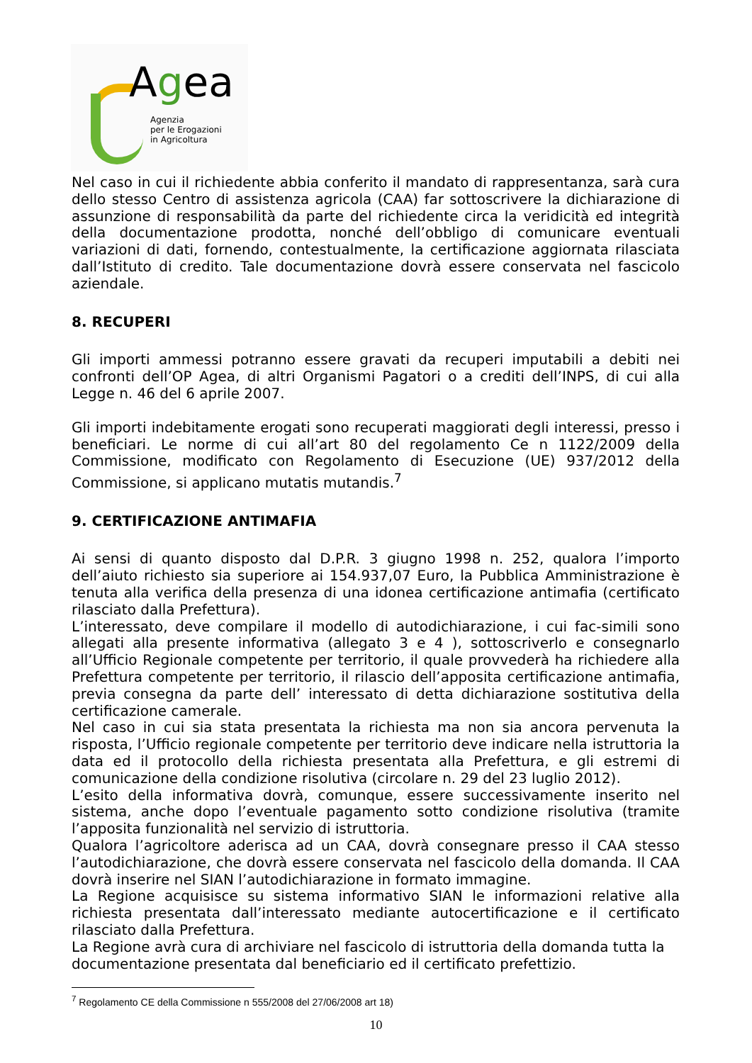Agea
Agenzia
per le Erogazioni
in Agricoltura
Nel caso in cui il richiedente abbia conferito il mandato di rappresentanza, sarà cura dello stesso Centro di assistenza agricola (CAA) far sottoscrivere la dichiarazione di assunzione di responsabilità da parte del richiedente circa la veridicità ed integrità della documentazione prodotta, nonché dell’obbligo di comunicare eventuali variazioni di dati, fornendo, contestualmente, la certificazione aggiornata rilasciata dall’Istituto di credito. Tale documentazione dovrà essere conservata nel fascicolo aziendale.
8. RECUPERI
Gli importi ammessi potranno essere gravati da recuperi imputabili a debiti nei confronti dell’OP Agea, di altri Organismi Pagatori o a crediti dell’INPS, di cui alla Legge n. 46 del 6 aprile 2007.
Gli importi indebitamente erogati sono recuperati maggiorati degli interessi, presso i beneficiari. Le norme di cui all’art 80 del regolamento Ce n 1122/2009 della Commissione, modificato con Regolamento di Esecuzione (UE) 937/2012 della Commissione, si applicano mutatis mutandis.<sup>7</sup>
9. CERTIFICAZIONE ANTIMAFIA
Ai sensi di quanto disposto dal D.P.R. 3 giugno 1998 n. 252, qualora l’importo dell’aiuto richiesto sia superiore ai 154.937,07 Euro, la Pubblica Amministrazione è tenuta alla verifica della presenza di una idonea certificazione antimafia (certificato rilasciato dalla Prefettura).
L’interessato, deve compilare il modello di autodichiarazione, i cui fac-simili sono allegati alla presente informativa (allegato 3 e 4 ), sottoscriverlo e consegnarlo all’Ufficio Regionale competente per territorio, il quale provvederà ha richiedere alla Prefettura competente per territorio, il rilascio dell’apposita certificazione antimafia, previa consegna da parte dell’ interessato di detta dichiarazione sostitutiva della certificazione camerale.
Nel caso in cui sia stata presentata la richiesta ma non sia ancora pervenuta la risposta, l’Ufficio regionale competente per territorio deve indicare nella istruttoria la data ed il protocollo della richiesta presentata alla Prefettura, e gli estremi di comunicazione della condizione risolutiva (circolare n. 29 del 23 luglio 2012).
L’esito della informativa dovrà, comunque, essere successivamente inserito nel sistema, anche dopo l’eventuale pagamento sotto condizione risolutiva (tramite l’apposita funzionalità nel servizio di istruttoria.
Qualora l’agricoltore aderisca ad un CAA, dovrà consegnare presso il CAA stesso l’autodichiarazione, che dovrà essere conservata nel fascicolo della domanda. Il CAA dovrà inserire nel SIAN l’autodichiarazione in formato immagine.
La Regione acquisisce su sistema informativo SIAN le informazioni relative alla richiesta presentata dall’interessato mediante autocertificazione e il certificato rilasciato dalla Prefettura.
La Regione avrà cura di archiviare nel fascicolo di istruttoria della domanda tutta la documentazione presentata dal beneficiario ed il certificato prefettizio.
<sup>7</sup> Regolamento CE della Commissione n 555/2008 del 27/06/2008 art 18)
10